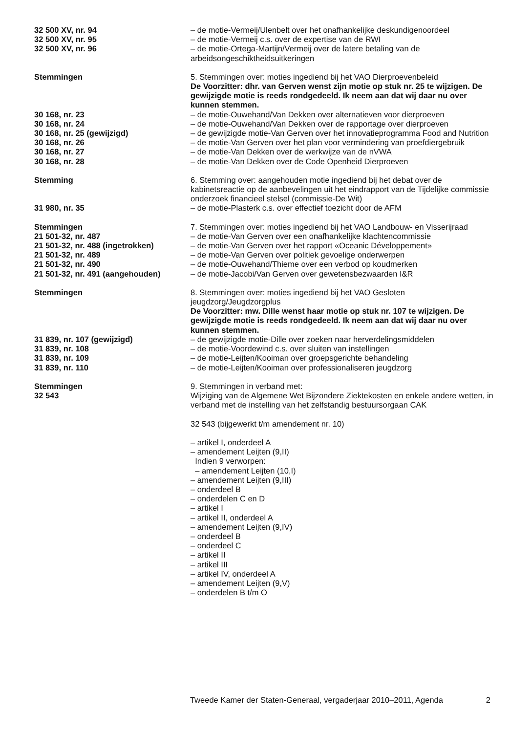32 500 XV, nr. 94 – de motie-Vermeij/Ulenbelt over het onafhankelijke deskundigenoordeel
32 500 XV, nr. 95 – de motie-Vermeij c.s. over de expertise van de RWI
32 500 XV, nr. 96 – de motie-Ortega-Martijn/Vermeij over de latere betaling van de arbeidsongeschiktheidsuitkeringen
Stemmingen 5. Stemmingen over: moties ingediend bij het VAO Dierproevenbeleid
De Voorzitter: dhr. van Gerven wenst zijn motie op stuk nr. 25 te wijzigen. De gewijzigde motie is reeds rondgedeeld. Ik neem aan dat wij daar nu over kunnen stemmen.
30 168, nr. 23 – de motie-Ouwehand/Van Dekken over alternatieven voor dierproeven
30 168, nr. 24 – de motie-Ouwehand/Van Dekken over de rapportage over dierproeven
30 168, nr. 25 (gewijzigd) – de gewijzigde motie-Van Gerven over het innovatieprogramma Food and Nutrition
30 168, nr. 26 – de motie-Van Gerven over het plan voor vermindering van proefdiergebruik
30 168, nr. 27 – de motie-Van Dekken over de werkwijze van de nVWA
30 168, nr. 28 – de motie-Van Dekken over de Code Openheid Dierproeven
Stemming 6. Stemming over: aangehouden motie ingediend bij het debat over de kabinetsreactie op de aanbevelingen uit het eindrapport van de Tijdelijke commissie onderzoek financieel stelsel (commissie-De Wit)
31 980, nr. 35 – de motie-Plasterk c.s. over effectief toezicht door de AFM
Stemmingen 7. Stemmingen over: moties ingediend bij het VAO Landbouw- en Visserijraad
21 501-32, nr. 487 – de motie-Van Gerven over een onafhankelijke klachtencommissie
21 501-32, nr. 488 (ingetrokken) – de motie-Van Gerven over het rapport «Oceanic Développement»
21 501-32, nr. 489 – de motie-Van Gerven over politiek gevoelige onderwerpen
21 501-32, nr. 490 – de motie-Ouwehand/Thieme over een verbod op koudmerken
21 501-32, nr. 491 (aangehouden) – de motie-Jacobi/Van Gerven over gewetensbezwaarden I&R
Stemmingen 8. Stemmingen over: moties ingediend bij het VAO Gesloten jeugdzorg/Jeugdzorgplus
De Voorzitter: mw. Dille wenst haar motie op stuk nr. 107 te wijzigen. De gewijzigde motie is reeds rondgedeeld. Ik neem aan dat wij daar nu over kunnen stemmen.
31 839, nr. 107 (gewijzigd) – de gewijzigde motie-Dille over zoeken naar herverdelingsmiddelen
31 839, nr. 108 – de motie-Voordewind c.s. over sluiten van instellingen
31 839, nr. 109 – de motie-Leijten/Kooiman over groepsgerichte behandeling
31 839, nr. 110 – de motie-Leijten/Kooiman over professionaliseren jeugdzorg
Stemmingen
32 543
9. Stemmingen in verband met:
Wijziging van de Algemene Wet Bijzondere Ziektekosten en enkele andere wetten, in verband met de instelling van het zelfstandig bestuursorgaan CAK
32 543 (bijgewerkt t/m amendement nr. 10)
– artikel I, onderdeel A
– amendement Leijten (9,II)
Indien 9 verworpen:
– amendement Leijten (10,I)
– amendement Leijten (9,III)
– onderdeel B
– onderdelen C en D
– artikel I
– artikel II, onderdeel A
– amendement Leijten (9,IV)
– onderdeel B
– onderdeel C
– artikel II
– artikel III
– artikel IV, onderdeel A
– amendement Leijten (9,V)
– onderdelen B t/m O
Tweede Kamer der Staten-Generaal, vergaderjaar 2010–2011, Agenda 2